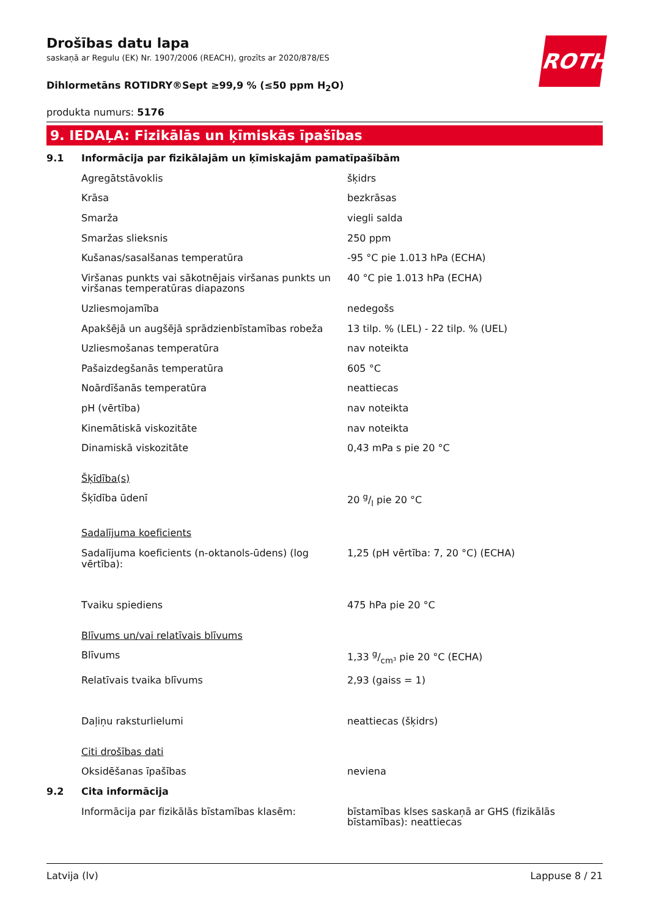ROTH
Drošības datu lapa
saskaņā ar Regulu (EK) Nr. 1907/2006 (REACH), grozīts ar 2020/878/ES
Dihlormetāns ROTIDRY®Sept ≥99,9 % (≤50 ppm H<sub>2</sub>O)
produkta numurs: 5176
9. IEDAĻA: Fizikālās un ķīmiskās īpašības
| 9.1 | Informācija par fizikālajām un ķīmiskajām pamatīpašībām | |
| | Agregātstāvoklis | šķidrs |
| | Krāsa | bezkrāsas |
| | Smarža | viegli salda |
| | Smaržas slieksnis | 250 ppm |
| | Kušanas/sasalšanas temperatūra | -95 °C pie 1.013 hPa (ECHA) |
| | Viršanas punkts vai sākotnējais viršanas punkts un viršanas temperatūras diapazons | 40 °C pie 1.013 hPa (ECHA) |
| | Uzliesmojamība | nedegošs |
| | Apakšējā un augšējā sprādzienbīstamības robeža | 13 tilp. % (LEL) - 22 tilp. % (UEL) |
| | Uzliesmošanas temperatūra | nav noteikta |
| | Pašaizdegšanās temperatūra | 605 °C |
| | Noārdīšanās temperatūra | neattiecas |
| | pH (vērtība) | nav noteikta |
| | Kinemātiskā viskozitāte | nav noteikta |
| | Dinamiskā viskozitāte | 0,43 mPa s pie 20 °C |
| | Šķīdība(s) | |
| | Šķīdība ūdenī | 20 g/l pie 20 °C |
| | Sadalījuma koeficients | |
| | Sadalījuma koeficients (n-oktanols-ūdens) (log vērtība): | 1,25 (pH vērtība: 7, 20 °C) (ECHA) |
| | Tvaiku spiediens | 475 hPa pie 20 °C |
| | Blīvums un/vai relatīvais blīvums | |
| | Blīvums | 1,33 g/cm³ pie 20 °C (ECHA) |
| | Relatīvais tvaika blīvums | 2,93 (gaiss = 1) |
| | Daļiņu raksturlielumi | neattiecas (šķidrs) |
| | Citi drošības dati | |
| | Oksidēšanas īpašības | neviena |
| 9.2 | Cita informācija | |
| | Informācija par fizikālās bīstamības klasēm: | bīstamības klses saskaņā ar GHS (fizikālās bīstamības): neattiecas |
Latvija (lv) Lappuse 8 / 21